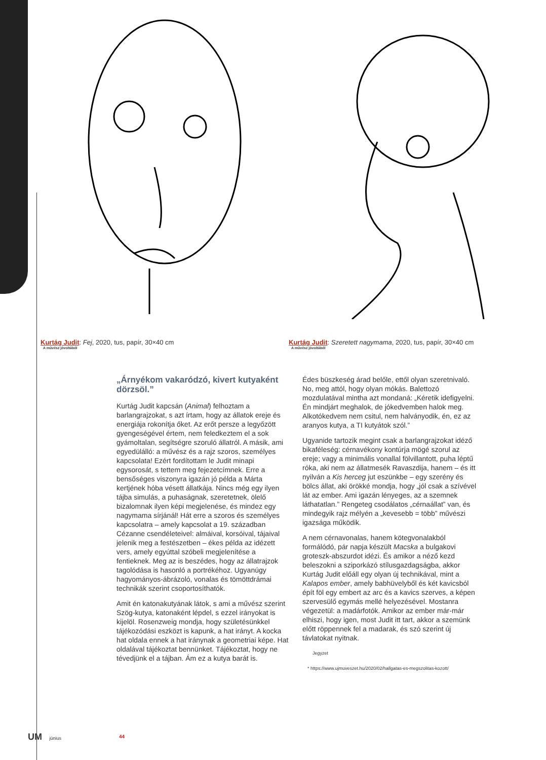Kurtág Judit: Fej, 2020, tus, papír, 30×40 cm
A művész jóvoltából
Kurtág Judit: Szeretett nagymama, 2020, tus, papír, 30×40 cm
A művész jóvoltából
„Árnyékom vakaródzó, kivert kutyaként dörzsöl.”
Kurtág Judit kapcsán (Animal) felhoztam a barlangrajzokat, s azt írtam, hogy az állatok ereje és energiája rokonítja őket. Az erőt persze a legyőzött gyengeségével értem, nem feledkeztem el a sok gyámoltalan, segítségre szoruló állatról. A másik, ami egyedülálló: a művész és a rajz szoros, személyes kapcsolata! Ezért fordítottam le Judit minapi egysorosát, s tettem meg fejezetcímnek. Erre a bensőséges viszonyra igazán jó példa a Márta kertjének hóba vésett állatkája. Nincs még egy ilyen tájba simulás, a puhaságnak, szeretetnek, ölelő bizalomnak ilyen képi megjelenése, és mindez egy nagymama sírjánál! Hát erre a szoros és személyes kapcsolatra – amely kapcsolat a 19. században Cézanne csendéleteivel: almáival, korsóival, tájaival jelenik meg a festészetben – ékes példa az idézett vers, amely egyúttal szóbeli megjelenítése a fentieknek. Meg az is beszédes, hogy az állatrajzok tagolódása is hasonló a portrékéhoz. Ugyanúgy hagyományos-ábrázoló, vonalas és tömöttdrámai technikák szerint csoportosíthatók.
Amit én katonakutyának látok, s ami a művész szerint Szög-kutya, katonaként lépdel, s ezzel irányokat is kijelöl. Rosenzweig mondja, hogy születésünkkel tájékozódási eszközt is kapunk, a hat irányt. A kocka hat oldala ennek a hat iránynak a geometriai képe. Hat oldalával tájékoztat bennünket. Tájékoztat, hogy ne tévedjünk el a tájban. Ám ez a kutya barát is.
Édes büszkeség árad belőle, ettől olyan szeretnivaló. No, meg attól, hogy olyan mókás. Balettozó mozdulatával mintha azt mondaná: „Kéretik idefigyelni. Én mindjárt meghalok, de jókedvemben halok meg. Alkotókedvem nem csitul, nem halványodik, én, ez az aranyos kutya, a TI kutyátok szól.”
Ugyanide tartozik megint csak a barlangrajzokat idéző bikaféleség: cérnavékony kontúrja mögé szorul az ereje; vagy a minimális vonallal fölvillantott, puha léptű róka, aki nem az állatmesék Ravaszdija, hanem – és itt nyilván a Kis herceg jut eszünkbe – egy szerény és bölcs állat, aki örökké mondja, hogy „jól csak a szívével lát az ember. Ami igazán lényeges, az a szemnek láthatatlan.” Rengeteg csodálatos „cérnaállat” van, és mindegyik rajz mélyén a „kevesebb = több” művészi igazsága működik.
A nem cérnavonalas, hanem kötegvonalakból formálódó, pár napja készült Macska a bulgakovi groteszk-abszurdot idézi. És amikor a néző kezd beleszokni a sziporkázó stílusgazdagságba, akkor Kurtág Judit előáll egy olyan új technikával, mint a Kalapos ember, amely babhüvelyből és két kavicsból épít föl egy embert az arc és a kavics szerves, a képen szervesülő egymás mellé helyezésével. Mostanra végezetül: a madárfotók. Amikor az ember már-már elhiszi, hogy igen, most Judit itt tart, akkor a szemünk előtt röppennek fel a madarak, és szó szerint új távlatokat nyitnak.
Jegyzet
* https://www.ujmuveszet.hu/2020/02/hallgatas-es-megszolitas-kozott/
UM június 44